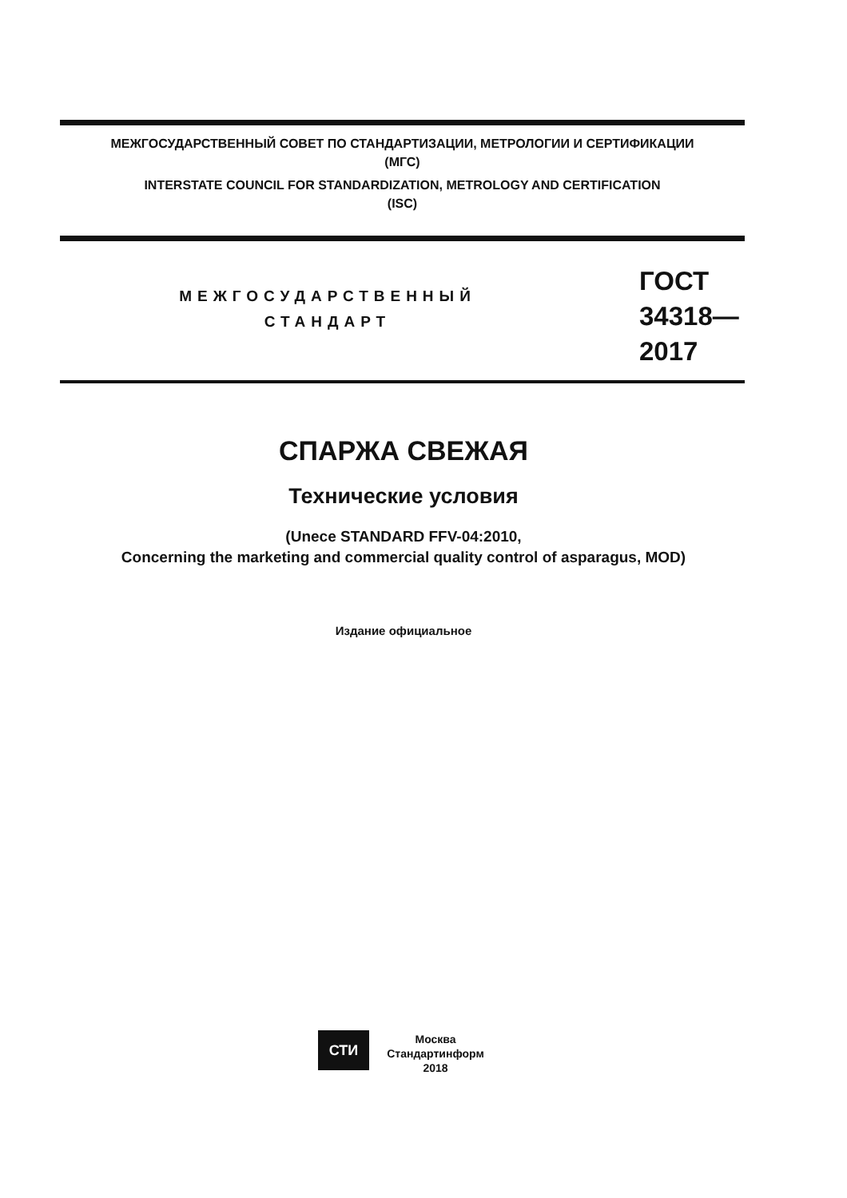МЕЖГОСУДАРСТВЕННЫЙ СОВЕТ ПО СТАНДАРТИЗАЦИИ, МЕТРОЛОГИИ И СЕРТИФИКАЦИИ
(МГС)
INTERSTATE COUNCIL FOR STANDARDIZATION, METROLOGY AND CERTIFICATION
(ISC)
МЕЖГОСУДАРСТВЕННЫЙ
СТАНДАРТ
ГОСТ
34318—
2017
СПАРЖА СВЕЖАЯ
Технические условия
(Unece STANDARD FFV-04:2010,
Concerning the marketing and commercial quality control of asparagus, MOD)
Издание официальное
СТИ
Москва
Стандартинформ
2018